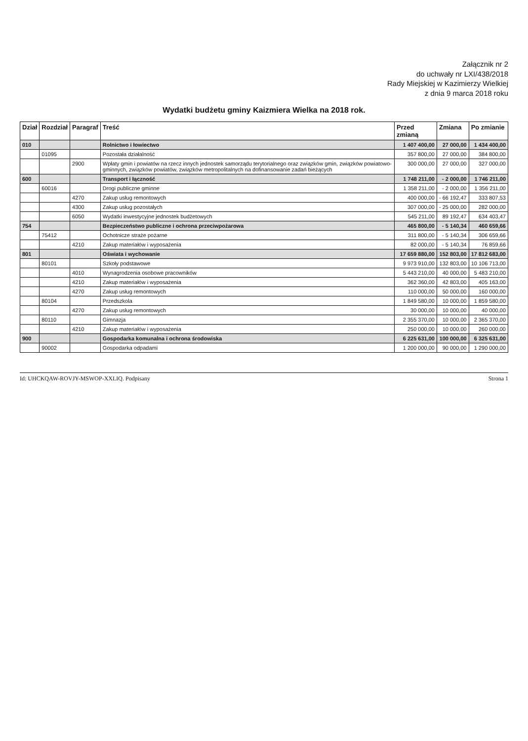Załącznik nr 2
do uchwały nr LXI/438/2018
Rady Miejskiej w Kazimierzy Wielkiej
z dnia 9 marca 2018 roku
Wydatki budżetu gminy Kaizmiera Wielka na 2018 rok.
| Dział | Rozdział | Paragraf | Treść | Przed zmianą | Zmiana | Po zmianie |
| --- | --- | --- | --- | --- | --- | --- |
| 010 | | | Rolnictwo i łowiectwo | 1 407 400,00 | 27 000,00 | 1 434 400,00 |
| | 01095 | | Pozostała działalność | 357 800,00 | 27 000,00 | 384 800,00 |
| | | 2900 | Wpłaty gmin i powiatów na rzecz innych jednostek samorządu terytorialnego oraz związków gmin, związków powiatowo-gminnych, związków powiatów, związków metropolitalnych na dofinansowanie zadań bieżących | 300 000,00 | 27 000,00 | 327 000,00 |
| 600 | | | Transport i łączność | 1 748 211,00 | - 2 000,00 | 1 746 211,00 |
| | 60016 | | Drogi publiczne gminne | 1 358 211,00 | - 2 000,00 | 1 356 211,00 |
| | | 4270 | Zakup usług remontowych | 400 000,00 | - 66 192,47 | 333 807,53 |
| | | 4300 | Zakup usług pozostałych | 307 000,00 | - 25 000,00 | 282 000,00 |
| | | 6050 | Wydatki inwestycyjne jednostek budżetowych | 545 211,00 | 89 192,47 | 634 403,47 |
| 754 | | | Bezpieczeństwo publiczne i ochrona przeciwpożarowa | 465 800,00 | - 5 140,34 | 460 659,66 |
| | 75412 | | Ochotnicze straże pożarne | 311 800,00 | - 5 140,34 | 306 659,66 |
| | | 4210 | Zakup materiałów i wyposażenia | 82 000,00 | - 5 140,34 | 76 859,66 |
| 801 | | | Oświata i wychowanie | 17 659 880,00 | 152 803,00 | 17 812 683,00 |
| | 80101 | | Szkoły podstawowe | 9 973 910,00 | 132 803,00 | 10 106 713,00 |
| | | 4010 | Wynagrodzenia osobowe pracowników | 5 443 210,00 | 40 000,00 | 5 483 210,00 |
| | | 4210 | Zakup materiałów i wyposażenia | 362 360,00 | 42 803,00 | 405 163,00 |
| | | 4270 | Zakup usług remontowych | 110 000,00 | 50 000,00 | 160 000,00 |
| | 80104 | | Przedszkola | 1 849 580,00 | 10 000,00 | 1 859 580,00 |
| | | 4270 | Zakup usług remontowych | 30 000,00 | 10 000,00 | 40 000,00 |
| | 80110 | | Gimnazja | 2 355 370,00 | 10 000,00 | 2 365 370,00 |
| | | 4210 | Zakup materiałów i wyposażenia | 250 000,00 | 10 000,00 | 260 000,00 |
| 900 | | | Gospodarka komunalna i ochrona środowiska | 6 225 631,00 | 100 000,00 | 6 325 631,00 |
| | 90002 | | Gospodarka odpadami | 1 200 000,00 | 90 000,00 | 1 290 000,00 |
Id: UHCKQAW-ROVJY-MSWOP-XXLIQ. Podpisany Strona 1